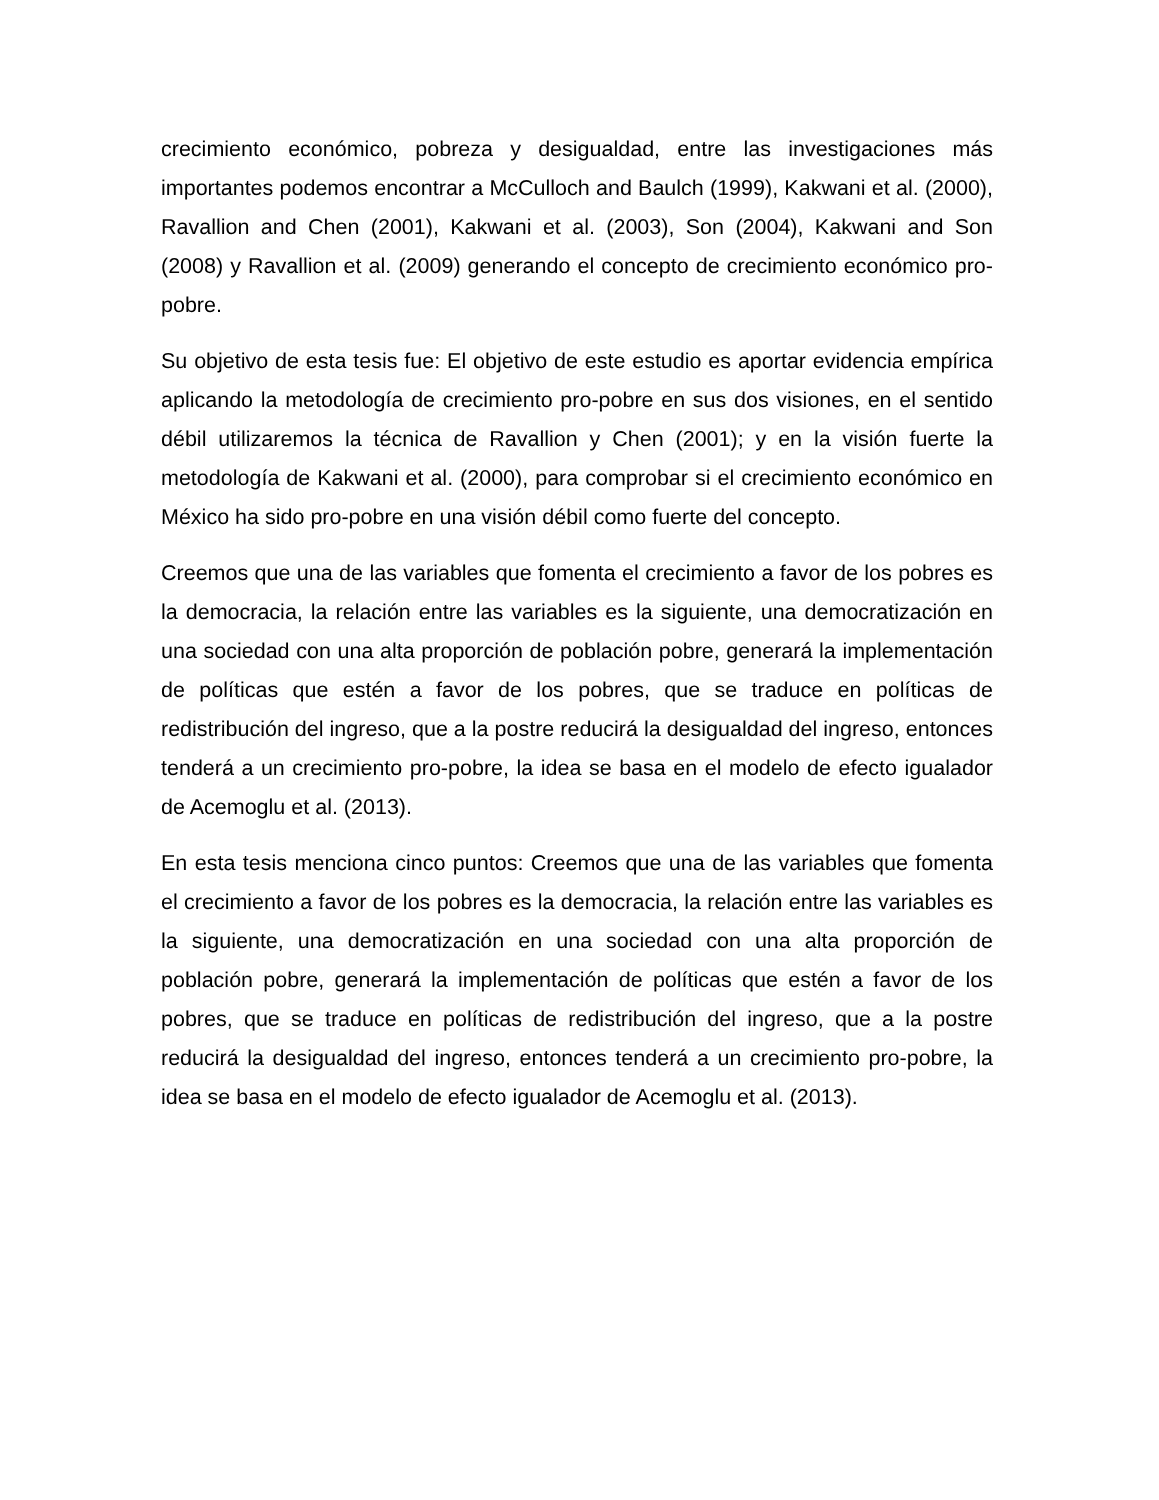crecimiento económico, pobreza y desigualdad, entre las investigaciones más importantes podemos encontrar a McCulloch and Baulch (1999), Kakwani et al. (2000), Ravallion and Chen (2001), Kakwani et al. (2003), Son (2004), Kakwani and Son (2008) y Ravallion et al. (2009) generando el concepto de crecimiento económico pro-pobre.
Su objetivo de esta tesis fue: El objetivo de este estudio es aportar evidencia empírica aplicando la metodología de crecimiento pro-pobre en sus dos visiones, en el sentido débil utilizaremos la técnica de Ravallion y Chen (2001); y en la visión fuerte la metodología de Kakwani et al. (2000), para comprobar si el crecimiento económico en México ha sido pro-pobre en una visión débil como fuerte del concepto.
Creemos que una de las variables que fomenta el crecimiento a favor de los pobres es la democracia, la relación entre las variables es la siguiente, una democratización en una sociedad con una alta proporción de población pobre, generará la implementación de políticas que estén a favor de los pobres, que se traduce en políticas de redistribución del ingreso, que a la postre reducirá la desigualdad del ingreso, entonces tenderá a un crecimiento pro-pobre, la idea se basa en el modelo de efecto igualador de Acemoglu et al. (2013).
En esta tesis menciona cinco puntos: Creemos que una de las variables que fomenta el crecimiento a favor de los pobres es la democracia, la relación entre las variables es la siguiente, una democratización en una sociedad con una alta proporción de población pobre, generará la implementación de políticas que estén a favor de los pobres, que se traduce en políticas de redistribución del ingreso, que a la postre reducirá la desigualdad del ingreso, entonces tenderá a un crecimiento pro-pobre, la idea se basa en el modelo de efecto igualador de Acemoglu et al. (2013).